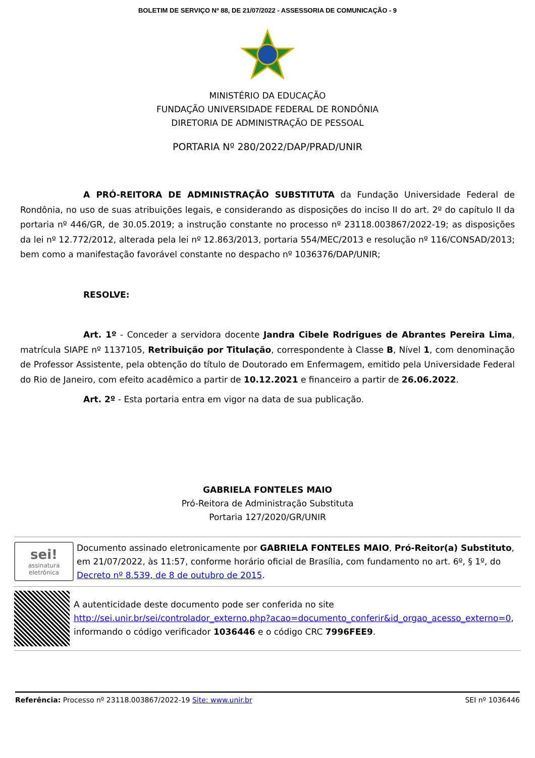BOLETIM DE SERVIÇO Nº 88, DE 21/07/2022 - ASSESSORIA DE COMUNICAÇÃO - 9
MINISTÉRIO DA EDUCAÇÃO
FUNDAÇÃO UNIVERSIDADE FEDERAL DE RONDÔNIA
DIRETORIA DE ADMINISTRAÇÃO DE PESSOAL
PORTARIA Nº 280/2022/DAP/PRAD/UNIR
A PRÓ-REITORA DE ADMINISTRAÇÃO SUBSTITUTA da Fundação Universidade Federal de Rondônia, no uso de suas atribuições legais, e considerando as disposições do inciso II do art. 2º do capítulo II da portaria nº 446/GR, de 30.05.2019; a instrução constante no processo nº 23118.003867/2022-19; as disposições da lei nº 12.772/2012, alterada pela lei nº 12.863/2013, portaria 554/MEC/2013 e resolução nº 116/CONSAD/2013; bem como a manifestação favorável constante no despacho nº 1036376/DAP/UNIR;
RESOLVE:
Art. 1º - Conceder a servidora docente Jandra Cibele Rodrigues de Abrantes Pereira Lima, matrícula SIAPE nº 1137105, Retribuição por Titulação, correspondente à Classe B, Nível 1, com denominação de Professor Assistente, pela obtenção do título de Doutorado em Enfermagem, emitido pela Universidade Federal do Rio de Janeiro, com efeito acadêmico a partir de 10.12.2021 e financeiro a partir de 26.06.2022.
Art. 2º - Esta portaria entra em vigor na data de sua publicação.
GABRIELA FONTELES MAIO
Pró-Reitora de Administração Substituta
Portaria 127/2020/GR/UNIR
sei!
assinatura eletrônica
Documento assinado eletronicamente por GABRIELA FONTELES MAIO, Pró-Reitor(a) Substituto, em 21/07/2022, às 11:57, conforme horário oficial de Brasília, com fundamento no art. 6º, § 1º, do Decreto nº 8.539, de 8 de outubro de 2015.
A autenticidade deste documento pode ser conferida no site http://sei.unir.br/sei/controlador_externo.php?acao=documento_conferir&id_orgao_acesso_externo=0, informando o código verificador 1036446 e o código CRC 7996FEE9.
Referência: Processo nº 23118.003867/2022-19 Site: www.unir.br SEI nº 1036446